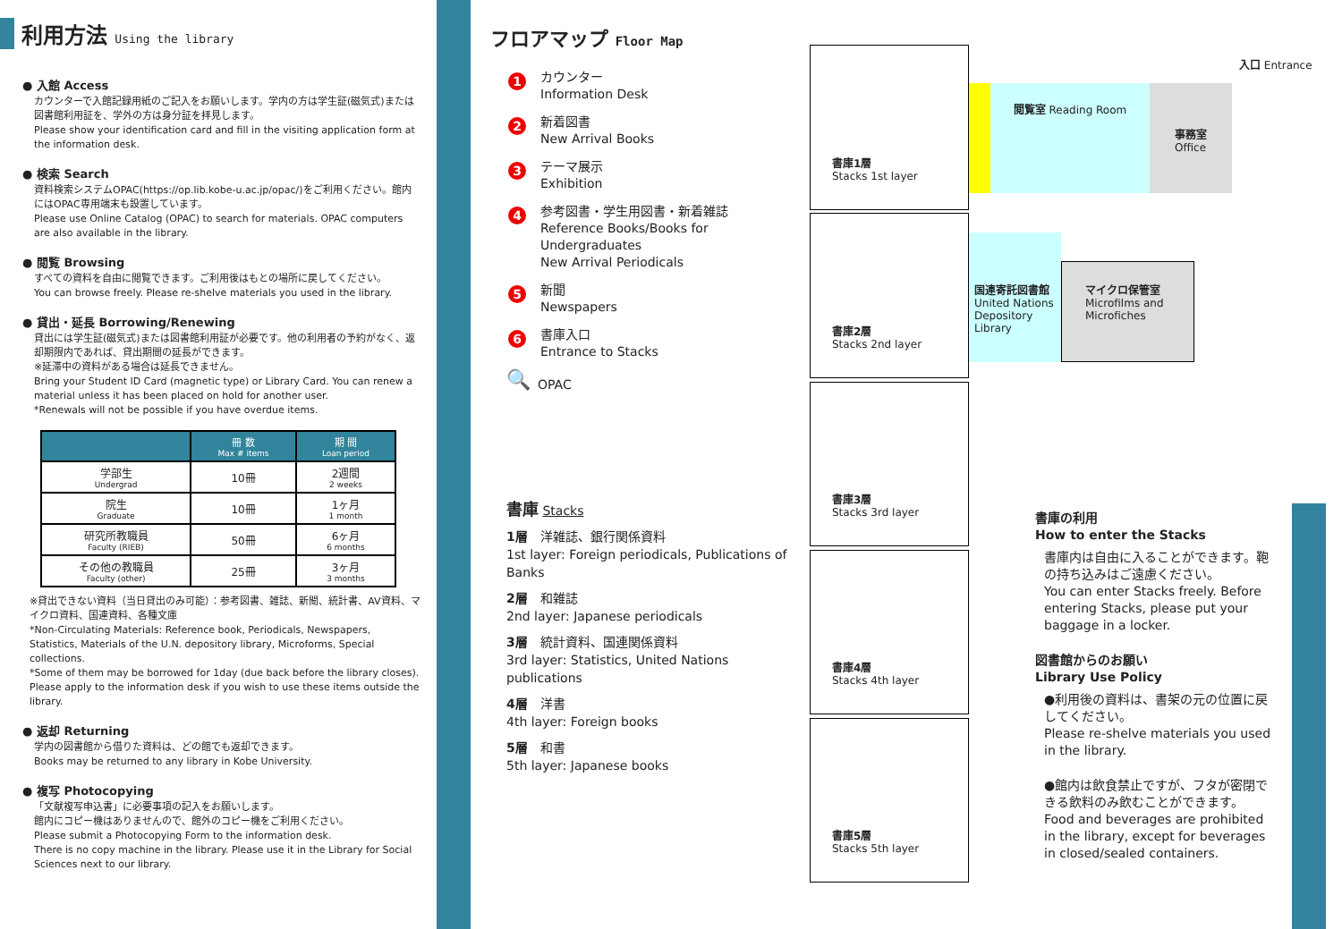利用方法 Using the library
● 入館 Access
カウンターで入館記録用紙のご記入をお願いします。学内の方は学生証(磁気式)または図書館利用証を、学外の方は身分証を拝見します。
Please show your identification card and fill in the visiting application form at the information desk.
● 検索 Search
資料検索システムOPAC(https://op.lib.kobe-u.ac.jp/opac/)をご利用ください。館内にはOPAC専用端末も設置しています。
Please use Online Catalog (OPAC) to search for materials. OPAC computers are also available in the library.
● 閲覧 Browsing
すべての資料を自由に閲覧できます。ご利用後はもとの場所に戻してください。
You can browse freely. Please re-shelve materials you used in the library.
● 貸出・延長 Borrowing/Renewing
貸出には学生証(磁気式)または図書館利用証が必要です。他の利用者の予約がなく、返却期限内であれば、貸出期間の延長ができます。
※延滞中の資料がある場合は延長できません。
Bring your Student ID Card (magnetic type) or Library Card. You can renew a material unless it has been placed on hold for another user.
*Renewals will not be possible if you have overdue items.
| | 冊 数 Max # items | 期 間 Loan period |
| --- | --- | --- |
| 学部生 Undergrad | 10冊 | 2週間 2 weeks |
| 院生 Graduate | 10冊 | 1ヶ月 1 month |
| 研究所教職員 Faculty (RIEB) | 50冊 | 6ヶ月 6 months |
| その他の教職員 Faculty (other) | 25冊 | 3ヶ月 3 months |
※貸出できない資料（当日貸出のみ可能）：参考図書、雑誌、新聞、統計書、AV資料、マイクロ資料、国連資料、各種文庫
*Non-Circulating Materials: Reference book, Periodicals, Newspapers, Statistics, Materials of the U.N. depository library, Microforms, Special collections.
*Some of them may be borrowed for 1day (due back before the library closes). Please apply to the information desk if you wish to use these items outside the library.
● 返却 Returning
学内の図書館から借りた資料は、どの館でも返却できます。
Books may be returned to any library in Kobe University.
● 複写 Photocopying
「文献複写申込書」に必要事項の記入をお願いします。
館内にコピー機はありませんので、館外のコピー機をご利用ください。
Please submit a Photocopying Form to the information desk.
There is no copy machine in the library. Please use it in the Library for Social Sciences next to our library.
フロアマップ Floor Map
1 カウンター
Information Desk
2 新着図書
New Arrival Books
3 テーマ展示
Exhibition
4 参考図書・学生用図書・新着雑誌
Reference Books/Books for Undergraduates
New Arrival Periodicals
5 新聞
Newspapers
6 書庫入口
Entrance to Stacks
🔍 OPAC
書庫 Stacks
1層　洋雑誌、銀行関係資料
1st layer: Foreign periodicals, Publications of Banks
2層　和雑誌
2nd layer: Japanese periodicals
3層　統計資料、国連関係資料
3rd layer: Statistics, United Nations publications
4層　洋書
4th layer: Foreign books
5層　和書
5th layer: Japanese books
書庫1層
Stacks 1st layer
閲覧室 Reading Room
事務室
Office
入口 Entrance
書庫2層
Stacks 2nd layer
国連寄託図書館
United Nations Depository Library
マイクロ保管室
Microfilms and Microfiches
書庫3層
Stacks 3rd layer
書庫4層
Stacks 4th layer
書庫5層
Stacks 5th layer
書庫の利用
How to enter the Stacks
書庫内は自由に入ることができます。鞄の持ち込みはご遠慮ください。
You can enter Stacks freely. Before entering Stacks, please put your baggage in a locker.
図書館からのお願い
Library Use Policy
●利用後の資料は、書架の元の位置に戻してください。
Please re-shelve materials you used in the library.
●館内は飲食禁止ですが、フタが密閉できる飲料のみ飲むことができます。
Food and beverages are prohibited in the library, except for beverages in closed/sealed containers.